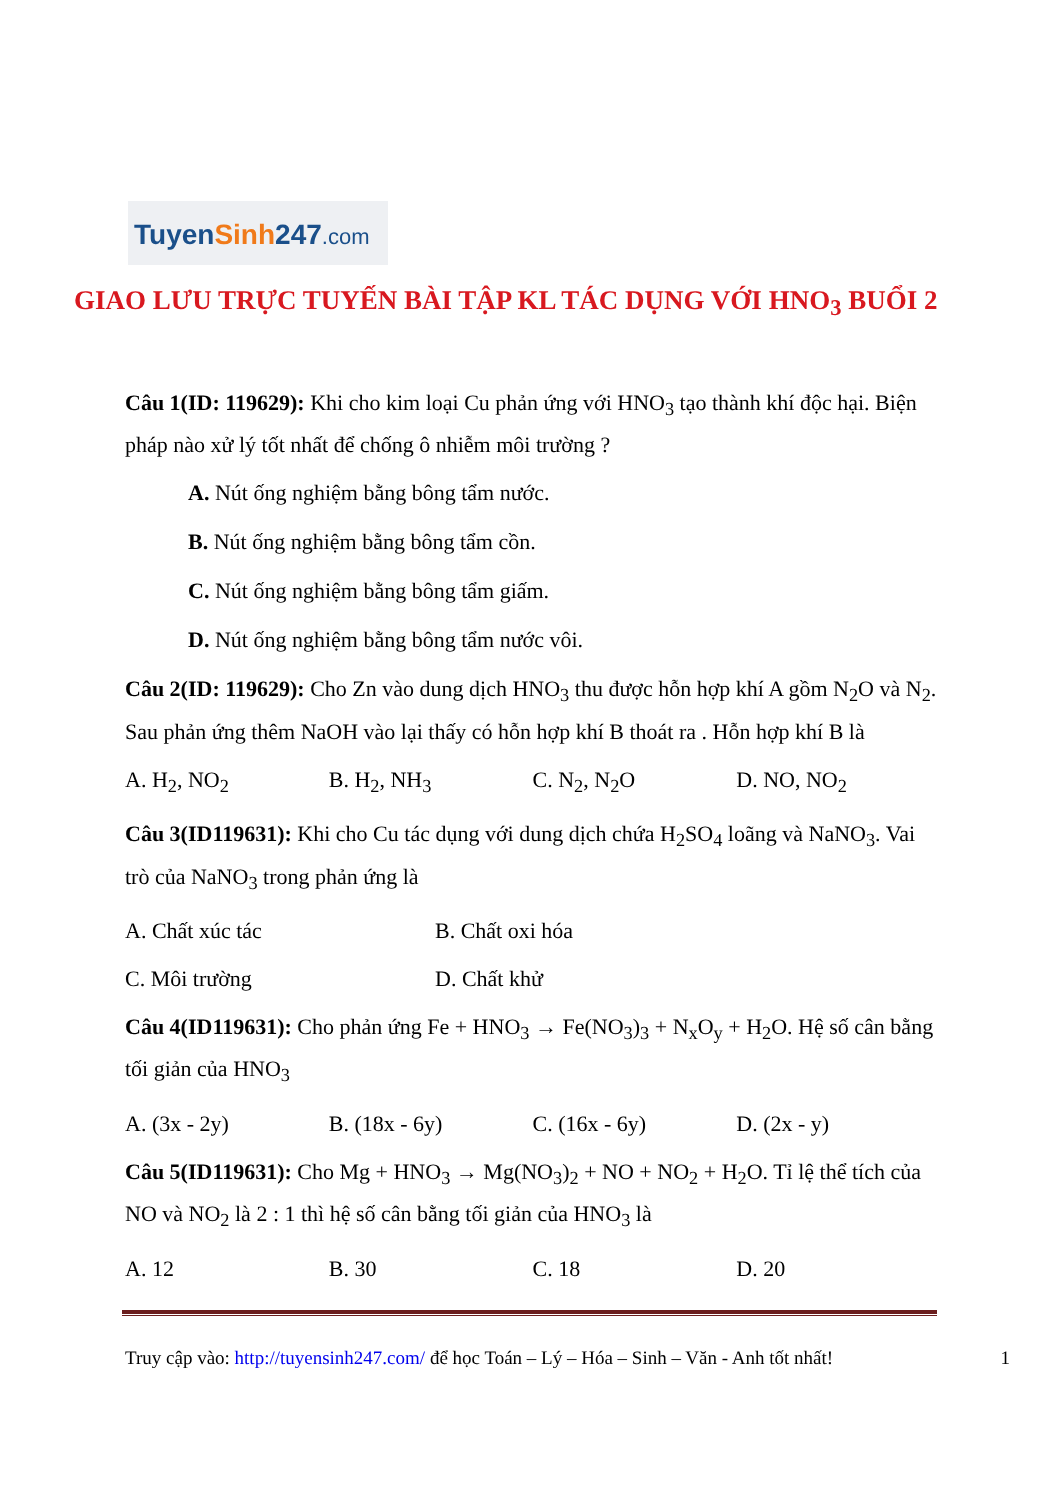TuyenSinh247.com
GIAO LƯU TRỰC TUYẾN BÀI TẬP KL TÁC DỤNG VỚI HNO<sub>3</sub> BUỔI 2
Câu 1(ID: 119629): Khi cho kim loại Cu phản ứng với HNO<sub>3</sub> tạo thành khí độc hại. Biện pháp nào xử lý tốt nhất để chống ô nhiễm môi trường ?
A. Nút ống nghiệm bằng bông tẩm nước.
B. Nút ống nghiệm bằng bông tẩm cồn.
C. Nút ống nghiệm bằng bông tẩm giấm.
D. Nút ống nghiệm bằng bông tẩm nước vôi.
Câu 2(ID: 119629): Cho Zn vào dung dịch HNO<sub>3</sub> thu được hỗn hợp khí A gồm N<sub>2</sub>O và N<sub>2</sub>. Sau phản ứng thêm NaOH vào lại thấy có hỗn hợp khí B thoát ra . Hỗn hợp khí B là
A. H<sub>2</sub>, NO<sub>2</sub> B. H<sub>2</sub>, NH<sub>3</sub> C. N<sub>2</sub>, N<sub>2</sub>O D. NO, NO<sub>2</sub>
Câu 3(ID119631): Khi cho Cu tác dụng với dung dịch chứa H<sub>2</sub>SO<sub>4</sub> loãng và NaNO<sub>3</sub>. Vai trò của NaNO<sub>3</sub> trong phản ứng là
A. Chất xúc tác B. Chất oxi hóa
C. Môi trường D. Chất khử
Câu 4(ID119631): Cho phản ứng Fe + HNO<sub>3</sub> → Fe(NO<sub>3</sub>)<sub>3</sub> + N<sub>x</sub>O<sub>y</sub> + H<sub>2</sub>O. Hệ số cân bằng tối giản của HNO<sub>3</sub>
A. (3x - 2y) B. (18x - 6y) C. (16x - 6y) D. (2x - y)
Câu 5(ID119631): Cho Mg + HNO<sub>3</sub> → Mg(NO<sub>3</sub>)<sub>2</sub> + NO + NO<sub>2</sub> + H<sub>2</sub>O. Tỉ lệ thể tích của NO và NO<sub>2</sub> là 2 : 1 thì hệ số cân bằng tối giản của HNO<sub>3</sub> là
A. 12 B. 30 C. 18 D. 20
Truy cập vào: http://tuyensinh247.com/ để học Toán – Lý – Hóa – Sinh – Văn - Anh tốt nhất! 1